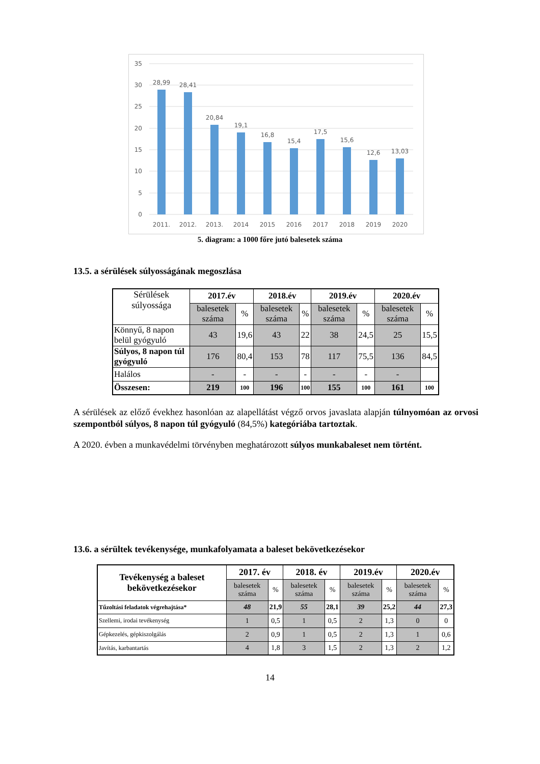35
30
25
20
15
10
5
0
28,99
28,41
20,84
19,1
16,8
15,4
17,5
15,6
12,6
13,03
2011.
2012.
2013.
2014
2015
2016
2017
2018
2019
2020
5. diagram: a 1000 főre jutó balesetek száma
13.5. a sérülések súlyosságának megoszlása
| Sérülések súlyossága | 2017.év | | 2018.év | | 2019.év | | 2020.év | |
| | balesetek száma | % | balesetek száma | % | balesetek száma | % | balesetek száma | % |
| Könnyű, 8 napon belül gyógyuló | 43 | 19,6 | 43 | 22 | 38 | 24,5 | 25 | 15,5 |
| Súlyos, 8 napon túl gyógyuló | 176 | 80,4 | 153 | 78 | 117 | 75,5 | 136 | 84,5 |
| Halálos | - | - | - | - | - | - | - | |
| Összesen: | 219 | 100 | 196 | 100 | 155 | 100 | 161 | 100 |
A sérülések az előző évekhez hasonlóan az alapellátást végző orvos javaslata alapján túlnyomóan az orvosi szempontból súlyos, 8 napon túl gyógyuló (84,5%) kategóriába tartoztak.
A 2020. évben a munkavédelmi törvényben meghatározott súlyos munkabaleset nem történt.
13.6. a sérültek tevékenysége, munkafolyamata a baleset bekövetkezésekor
| Tevékenység a baleset bekövetkezésekor | 2017. év | | 2018. év | | 2019.év | | 2020.év | |
| --- | --- | --- | --- | --- | --- | --- | --- | --- |
| | balesetek száma | % | balesetek száma | % | balesetek száma | % | balesetek száma | % |
| Tűzoltási feladatok végrehajtása* | 48 | 21,9 | 55 | 28,1 | 39 | 25,2 | 44 | 27,3 |
| Szellemi, irodai tevékenység | 1 | 0,5 | 1 | 0,5 | 2 | 1,3 | 0 | 0 |
| Gépkezelés, gépkiszolgálás | 2 | 0,9 | 1 | 0,5 | 2 | 1,3 | 1 | 0,6 |
| Javítás, karbantartás | 4 | 1,8 | 3 | 1,5 | 2 | 1,3 | 2 | 1,2 |
14